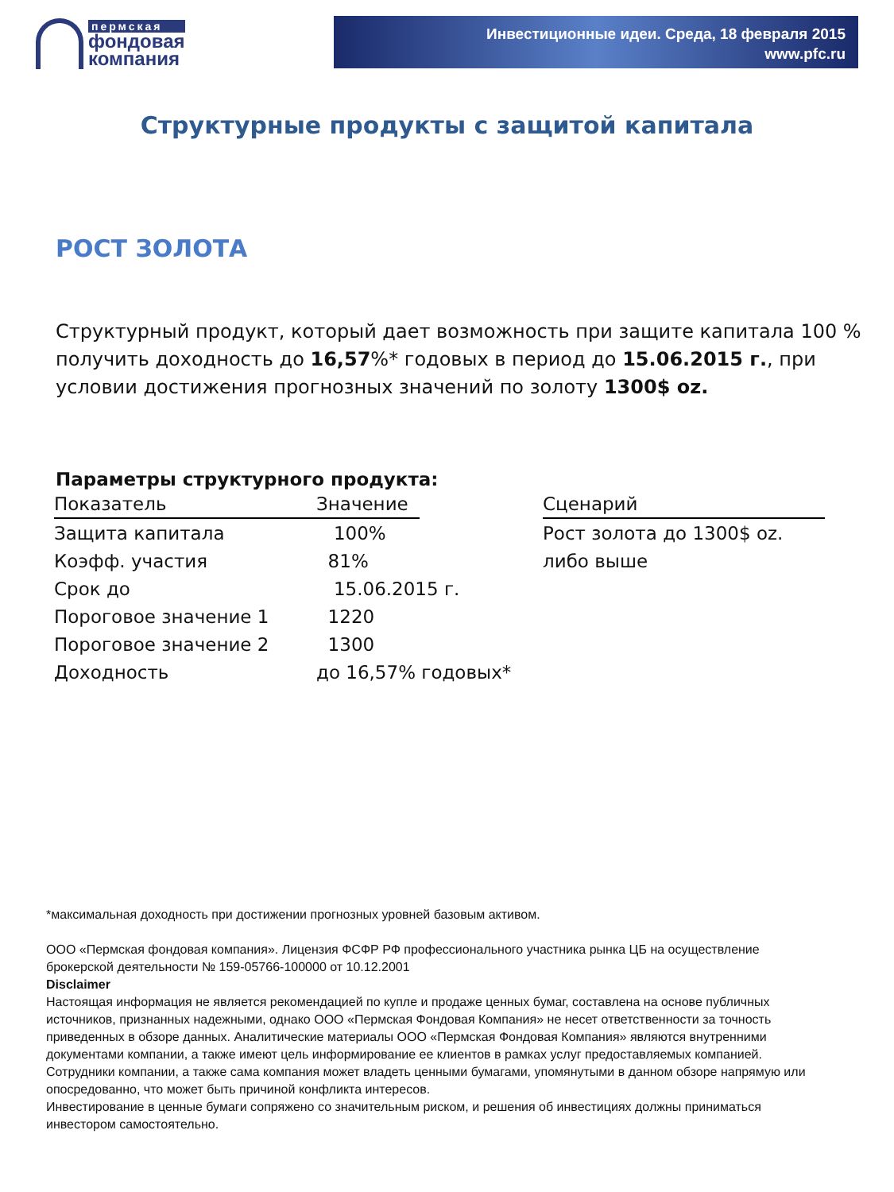пермская
фондовая
компания
Инвестиционные идеи. Среда, 18 февраля 2015
www.pfc.ru
Структурные продукты с защитой капитала
РОСТ ЗОЛОТА
Структурный продукт, который дает возможность при защите капитала 100 % получить доходность до 16,57%* годовых в период до 15.06.2015 г., при условии достижения прогнозных значений по золоту 1300$ oz.
Параметры структурного продукта:
| Показатель | Значение | | Сценарий |
| --- | --- | --- | --- |
| Защита капитала | 100% | | Рост золота до 1300$ oz. |
| Коэфф. участия | 81% | | либо выше |
| Срок до | 15.06.2015 г. | | |
| Пороговое значение 1 | 1220 | | |
| Пороговое значение 2 | 1300 | | |
| Доходность | до 16,57% годовых* | | |
*максимальная доходность при достижении прогнозных уровней базовым активом.
ООО «Пермская фондовая компания». Лицензия ФСФР РФ профессионального участника рынка ЦБ на осуществление брокерской деятельности № 159-05766-100000 от 10.12.2001
Disclaimer
Настоящая информация не является рекомендацией по купле и продаже ценных бумаг, составлена на основе публичных источников, признанных надежными, однако ООО «Пермская Фондовая Компания» не несет ответственности за точность приведенных в обзоре данных. Аналитические материалы ООО «Пермская Фондовая Компания» являются внутренними документами компании, а также имеют цель информирование ее клиентов в рамках услуг предоставляемых компанией. Сотрудники компании, а также сама компания может владеть ценными бумагами, упомянутыми в данном обзоре напрямую или опосредованно, что может быть причиной конфликта интересов.
Инвестирование в ценные бумаги сопряжено со значительным риском, и решения об инвестициях должны приниматься инвестором самостоятельно.